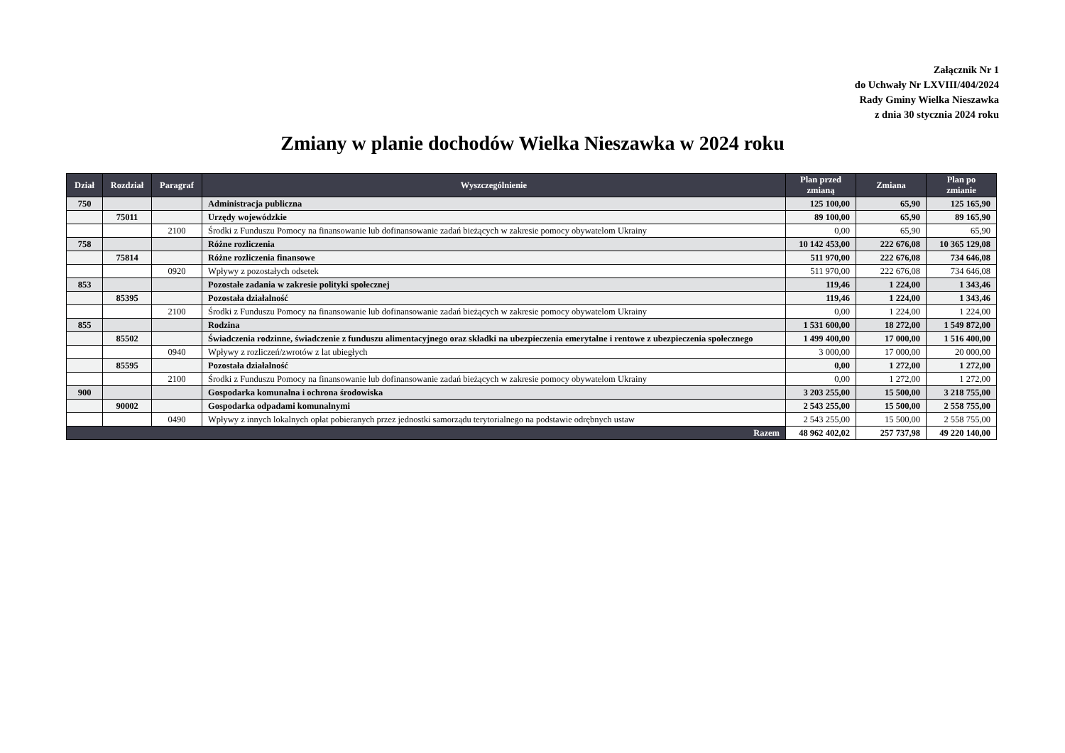Załącznik Nr 1
do Uchwały Nr LXVIII/404/2024
Rady Gminy Wielka Nieszawka
z dnia 30 stycznia 2024 roku
Zmiany w planie dochodów Wielka Nieszawka w 2024 roku
| Dział | Rozdział | Paragraf | Wyszczególnienie | Plan przed zmianą | Zmiana | Plan po zmianie |
| --- | --- | --- | --- | --- | --- | --- |
| 750 | | | Administracja publiczna | 125 100,00 | 65,90 | 125 165,90 |
| | 75011 | | Urzędy wojewódzkie | 89 100,00 | 65,90 | 89 165,90 |
| | | 2100 | Środki z Funduszu Pomocy na finansowanie lub dofinansowanie zadań bieżących w zakresie pomocy obywatelom Ukrainy | 0,00 | 65,90 | 65,90 |
| 758 | | | Różne rozliczenia | 10 142 453,00 | 222 676,08 | 10 365 129,08 |
| | 75814 | | Różne rozliczenia finansowe | 511 970,00 | 222 676,08 | 734 646,08 |
| | | 0920 | Wpływy z pozostałych odsetek | 511 970,00 | 222 676,08 | 734 646,08 |
| 853 | | | Pozostałe zadania w zakresie polityki społecznej | 119,46 | 1 224,00 | 1 343,46 |
| | 85395 | | Pozostała działalność | 119,46 | 1 224,00 | 1 343,46 |
| | | 2100 | Środki z Funduszu Pomocy na finansowanie lub dofinansowanie zadań bieżących w zakresie pomocy obywatelom Ukrainy | 0,00 | 1 224,00 | 1 224,00 |
| 855 | | | Rodzina | 1 531 600,00 | 18 272,00 | 1 549 872,00 |
| | 85502 | | Świadczenia rodzinne, świadczenie z funduszu alimentacyjnego oraz składki na ubezpieczenia emerytalne i rentowe z ubezpieczenia społecznego | 1 499 400,00 | 17 000,00 | 1 516 400,00 |
| | | 0940 | Wpływy z rozliczeń/zwrotów z lat ubiegłych | 3 000,00 | 17 000,00 | 20 000,00 |
| | 85595 | | Pozostała działalność | 0,00 | 1 272,00 | 1 272,00 |
| | | 2100 | Środki z Funduszu Pomocy na finansowanie lub dofinansowanie zadań bieżących w zakresie pomocy obywatelom Ukrainy | 0,00 | 1 272,00 | 1 272,00 |
| 900 | | | Gospodarka komunalna i ochrona środowiska | 3 203 255,00 | 15 500,00 | 3 218 755,00 |
| | 90002 | | Gospodarka odpadami komunalnymi | 2 543 255,00 | 15 500,00 | 2 558 755,00 |
| | | 0490 | Wpływy z innych lokalnych opłat pobieranych przez jednostki samorządu terytorialnego na podstawie odrębnych ustaw | 2 543 255,00 | 15 500,00 | 2 558 755,00 |
| Razem | | | | 48 962 402,02 | 257 737,98 | 49 220 140,00 |